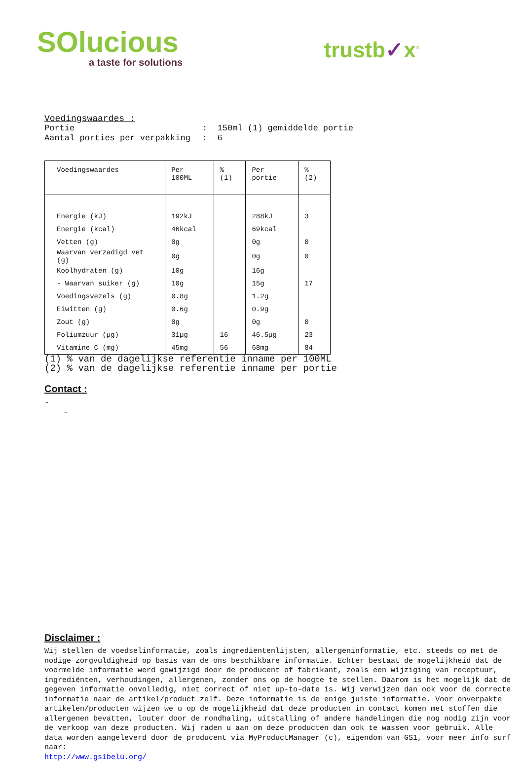SOlucious
a taste for solutions
trustb✓x<sup>®</sup>
Voedingswaardes :
Portie: 150ml (1) gemiddelde portie
Aantal porties per verpakking: 6
| Voedingswaardes | Per 100ML | % (1) | Per portie | % (2) |
| --- | --- | --- | --- | --- |
| Energie (kJ) | 192kJ | | 288kJ | 3 |
| Energie (kcal) | 46kcal | | 69kcal | |
| Vetten (g) | 0g | | 0g | 0 |
| Waarvan verzadigd vet (g) | 0g | | 0g | 0 |
| Koolhydraten (g) | 10g | | 16g | |
| - Waarvan suiker (g) | 10g | | 15g | 17 |
| Voedingsvezels (g) | 0.8g | | 1.2g | |
| Eiwitten (g) | 0.6g | | 0.9g | |
| Zout (g) | 0g | | 0g | 0 |
| Foliumzuur (µg) | 31µg | 16 | 46.5µg | 23 |
| Vitamine C (mg) | 45mg | 56 | 68mg | 84 |
(1) % van de dagelijkse referentie inname per 100ML
(2) % van de dagelijkse referentie inname per portie
Contact :
-
-
Disclaimer :
Wij stellen de voedselinformatie, zoals ingrediëntenlijsten, allergeninformatie, etc. steeds op met de nodige zorgvuldigheid op basis van de ons beschikbare informatie. Echter bestaat de mogelijkheid dat de voormelde informatie werd gewijzigd door de producent of fabrikant, zoals een wijziging van receptuur, ingrediënten, verhoudingen, allergenen, zonder ons op de hoogte te stellen. Daarom is het mogelijk dat de gegeven informatie onvolledig, niet correct of niet up-to-date is. Wij verwijzen dan ook voor de correcte informatie naar de artikel/product zelf. Deze informatie is de enige juiste informatie. Voor onverpakte artikelen/producten wijzen we u op de mogelijkheid dat deze producten in contact komen met stoffen die allergenen bevatten, louter door de rondhaling, uitstalling of andere handelingen die nog nodig zijn voor de verkoop van deze producten. Wij raden u aan om deze producten dan ook te wassen voor gebruik. Alle data worden aangeleverd door de producent via MyProductManager (c), eigendom van GS1, voor meer info surf naar:
http://www.gs1belu.org/